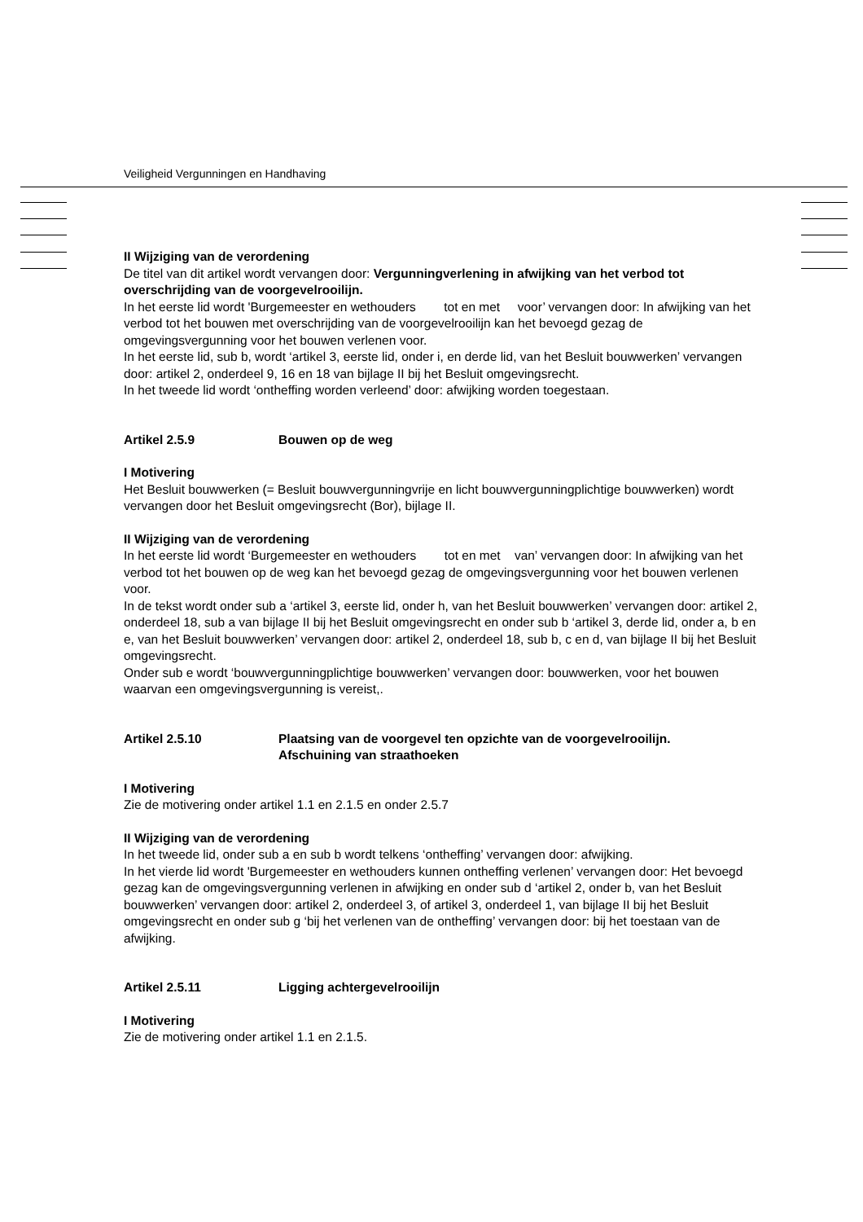Veiligheid Vergunningen en Handhaving
II Wijziging van de verordening
De titel van dit artikel wordt vervangen door: Vergunningverlening in afwijking van het verbod tot overschrijding van de voorgevelrooilijn.
In het eerste lid wordt 'Burgemeester en wethouders tot en met voor’ vervangen door: In afwijking van het verbod tot het bouwen met overschrijding van de voorgevelrooilijn kan het bevoegd gezag de omgevingsvergunning voor het bouwen verlenen voor.
In het eerste lid, sub b, wordt ‘artikel 3, eerste lid, onder i, en derde lid, van het Besluit bouwwerken’ vervangen door: artikel 2, onderdeel 9, 16 en 18 van bijlage II bij het Besluit omgevingsrecht.
In het tweede lid wordt ‘ontheffing worden verleend’ door: afwijking worden toegestaan.
Artikel 2.5.9 Bouwen op de weg
I Motivering
Het Besluit bouwwerken (= Besluit bouwvergunningvrije en licht bouwvergunningplichtige bouwwerken) wordt vervangen door het Besluit omgevingsrecht (Bor), bijlage II.
II Wijziging van de verordening
In het eerste lid wordt ‘Burgemeester en wethouders tot en met van’ vervangen door: In afwijking van het verbod tot het bouwen op de weg kan het bevoegd gezag de omgevingsvergunning voor het bouwen verlenen voor.
In de tekst wordt onder sub a ‘artikel 3, eerste lid, onder h, van het Besluit bouwwerken’ vervangen door: artikel 2, onderdeel 18, sub a van bijlage II bij het Besluit omgevingsrecht en onder sub b ‘artikel 3, derde lid, onder a, b en e, van het Besluit bouwwerken’ vervangen door: artikel 2, onderdeel 18, sub b, c en d, van bijlage II bij het Besluit omgevingsrecht.
Onder sub e wordt ‘bouwvergunningplichtige bouwwerken’ vervangen door: bouwwerken, voor het bouwen waarvan een omgevingsvergunning is vereist,.
Artikel 2.5.10 Plaatsing van de voorgevel ten opzichte van de voorgevelrooilijn.
Afschuining van straathoeken
I Motivering
Zie de motivering onder artikel 1.1 en 2.1.5 en onder 2.5.7
II Wijziging van de verordening
In het tweede lid, onder sub a en sub b wordt telkens ‘ontheffing’ vervangen door: afwijking.
In het vierde lid wordt 'Burgemeester en wethouders kunnen ontheffing verlenen’ vervangen door: Het bevoegd gezag kan de omgevingsvergunning verlenen in afwijking en onder sub d ‘artikel 2, onder b, van het Besluit bouwwerken’ vervangen door: artikel 2, onderdeel 3, of artikel 3, onderdeel 1, van bijlage II bij het Besluit omgevingsrecht en onder sub g ‘bij het verlenen van de ontheffing’ vervangen door: bij het toestaan van de afwijking.
Artikel 2.5.11 Ligging achtergevelrooilijn
I Motivering
Zie de motivering onder artikel 1.1 en 2.1.5.